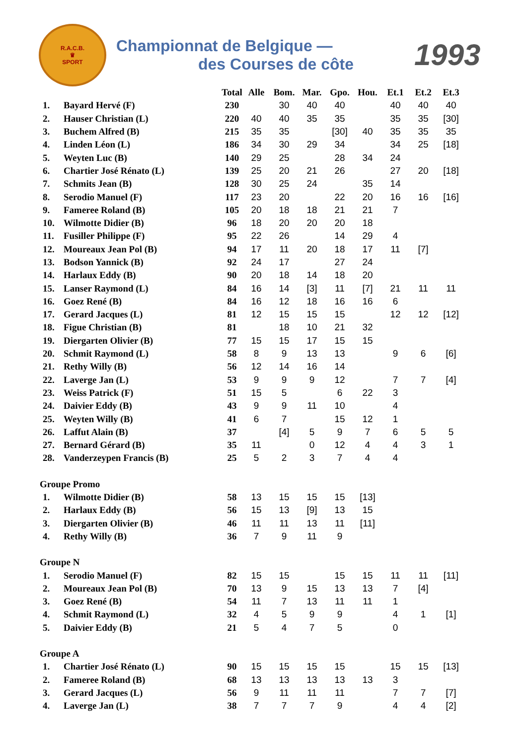R.A.C.B.
♛
SPORT
Championnat de Belgique —
des Courses de côte
1993
| | | Total | Alle | Bom. | Mar. | Gpo. | Hou. | Et.1 | Et.2 | Et.3 |
| --- | --- | --- | --- | --- | --- | --- | --- | --- | --- | --- |
| 1. | Bayard Hervé (F) | 230 | | 30 | 40 | 40 | | 40 | 40 | 40 |
| 2. | Hauser Christian (L) | 220 | 40 | 40 | 35 | 35 | | 35 | 35 | [30] |
| 3. | Buchem Alfred (B) | 215 | 35 | 35 | | [30] | 40 | 35 | 35 | 35 |
| 4. | Linden Léon (L) | 186 | 34 | 30 | 29 | 34 | | 34 | 25 | [18] |
| 5. | Weyten Luc (B) | 140 | 29 | 25 | | 28 | 34 | 24 | | |
| 6. | Chartier José Rénato (L) | 139 | 25 | 20 | 21 | 26 | | 27 | 20 | [18] |
| 7. | Schmits Jean (B) | 128 | 30 | 25 | 24 | | 35 | 14 | | |
| 8. | Serodio Manuel (F) | 117 | 23 | 20 | | 22 | 20 | 16 | 16 | [16] |
| 9. | Fameree Roland (B) | 105 | 20 | 18 | 18 | 21 | 21 | 7 | | |
| 10. | Wilmotte Didier (B) | 96 | 18 | 20 | 20 | 20 | 18 | | | |
| 11. | Fusiller Philippe (F) | 95 | 22 | 26 | | 14 | 29 | 4 | | |
| 12. | Moureaux Jean Pol (B) | 94 | 17 | 11 | 20 | 18 | 17 | 11 | [7] | |
| 13. | Bodson Yannick (B) | 92 | 24 | 17 | | 27 | 24 | | | |
| 14. | Harlaux Eddy (B) | 90 | 20 | 18 | 14 | 18 | 20 | | | |
| 15. | Lanser Raymond (L) | 84 | 16 | 14 | [3] | 11 | [7] | 21 | 11 | 11 |
| 16. | Goez René (B) | 84 | 16 | 12 | 18 | 16 | 16 | 6 | | |
| 17. | Gerard Jacques (L) | 81 | 12 | 15 | 15 | 15 | | 12 | 12 | [12] |
| 18. | Figue Christian (B) | 81 | | 18 | 10 | 21 | 32 | | | |
| 19. | Diergarten Olivier (B) | 77 | 15 | 15 | 17 | 15 | 15 | | | |
| 20. | Schmit Raymond (L) | 58 | 8 | 9 | 13 | 13 | | 9 | 6 | [6] |
| 21. | Rethy Willy (B) | 56 | 12 | 14 | 16 | 14 | | | | |
| 22. | Laverge Jan (L) | 53 | 9 | 9 | 9 | 12 | | 7 | 7 | [4] |
| 23. | Weiss Patrick (F) | 51 | 15 | 5 | | 6 | 22 | 3 | | |
| 24. | Daivier Eddy (B) | 43 | 9 | 9 | 11 | 10 | | 4 | | |
| 25. | Weyten Willy (B) | 41 | 6 | 7 | | 15 | 12 | 1 | | |
| 26. | Laffut Alain (B) | 37 | | [4] | 5 | 9 | 7 | 6 | 5 | 5 |
| 27. | Bernard Gérard (B) | 35 | 11 | | 0 | 12 | 4 | 4 | 3 | 1 |
| 28. | Vanderzeypen Francis (B) | 25 | 5 | 2 | 3 | 7 | 4 | 4 | | |
| Groupe Promo | | | | | | | | | | |
| 1. | Wilmotte Didier (B) | 58 | 13 | 15 | 15 | 15 | [13] | | | |
| 2. | Harlaux Eddy (B) | 56 | 15 | 13 | [9] | 13 | 15 | | | |
| 3. | Diergarten Olivier (B) | 46 | 11 | 11 | 13 | 11 | [11] | | | |
| 4. | Rethy Willy (B) | 36 | 7 | 9 | 11 | 9 | | | | |
| Groupe N | | | | | | | | | | |
| 1. | Serodio Manuel (F) | 82 | 15 | 15 | | 15 | 15 | 11 | 11 | [11] |
| 2. | Moureaux Jean Pol (B) | 70 | 13 | 9 | 15 | 13 | 13 | 7 | [4] | |
| 3. | Goez René (B) | 54 | 11 | 7 | 13 | 11 | 11 | 1 | | |
| 4. | Schmit Raymond (L) | 32 | 4 | 5 | 9 | 9 | | 4 | 1 | [1] |
| 5. | Daivier Eddy (B) | 21 | 5 | 4 | 7 | 5 | | 0 | | |
| Groupe A | | | | | | | | | | |
| 1. | Chartier José Rénato (L) | 90 | 15 | 15 | 15 | 15 | | 15 | 15 | [13] |
| 2. | Fameree Roland (B) | 68 | 13 | 13 | 13 | 13 | 13 | 3 | | |
| 3. | Gerard Jacques (L) | 56 | 9 | 11 | 11 | 11 | | 7 | 7 | [7] |
| 4. | Laverge Jan (L) | 38 | 7 | 7 | 7 | 9 | | 4 | 4 | [2] |